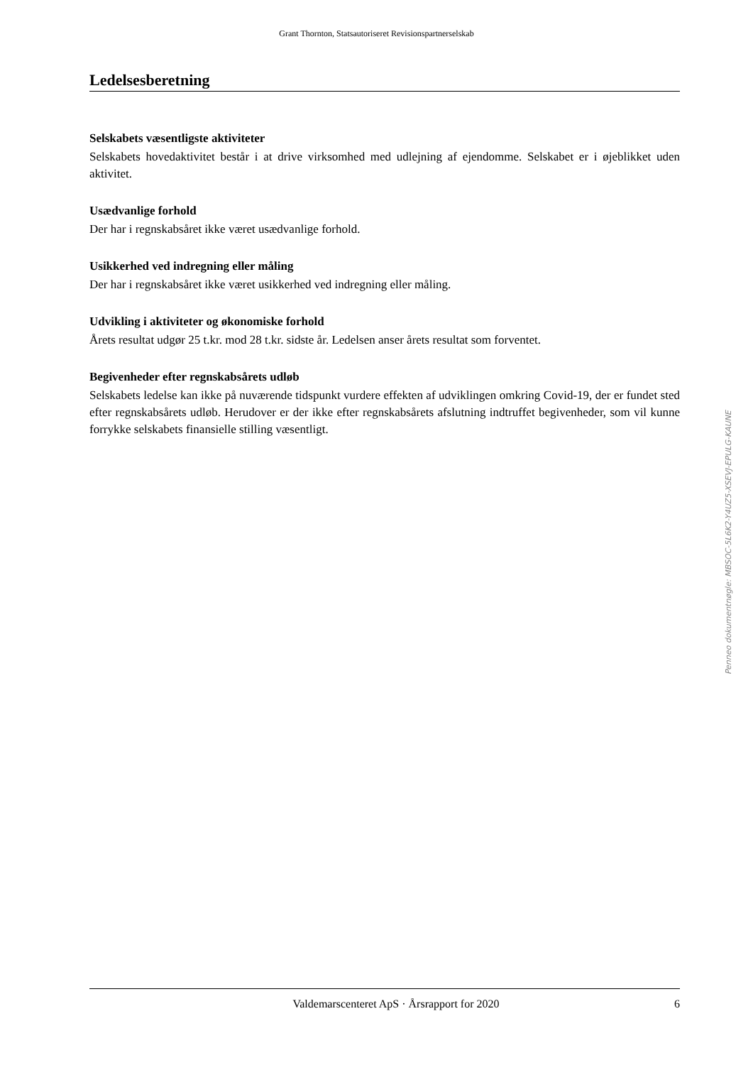Grant Thornton, Statsautoriseret Revisionspartnerselskab
Ledelsesberetning
Selskabets væsentligste aktiviteter
Selskabets hovedaktivitet består i at drive virksomhed med udlejning af ejendomme. Selskabet er i øjeblikket uden aktivitet.
Usædvanlige forhold
Der har i regnskabsåret ikke været usædvanlige forhold.
Usikkerhed ved indregning eller måling
Der har i regnskabsåret ikke været usikkerhed ved indregning eller måling.
Udvikling i aktiviteter og økonomiske forhold
Årets resultat udgør 25 t.kr. mod 28 t.kr. sidste år. Ledelsen anser årets resultat som forventet.
Begivenheder efter regnskabsårets udløb
Selskabets ledelse kan ikke på nuværende tidspunkt vurdere effekten af udviklingen omkring Covid-19, der er fundet sted efter regnskabsårets udløb. Herudover er der ikke efter regnskabsårets afslutning indtruffet begivenheder, som vil kunne forrykke selskabets finansielle stilling væsentligt.
Penneo dokumentnøgle: MBSOC-5L6K2-Y4UZ5-XSEVJ-EPULG-KAUNE
Valdemarscenteret ApS · Årsrapport for 2020 6